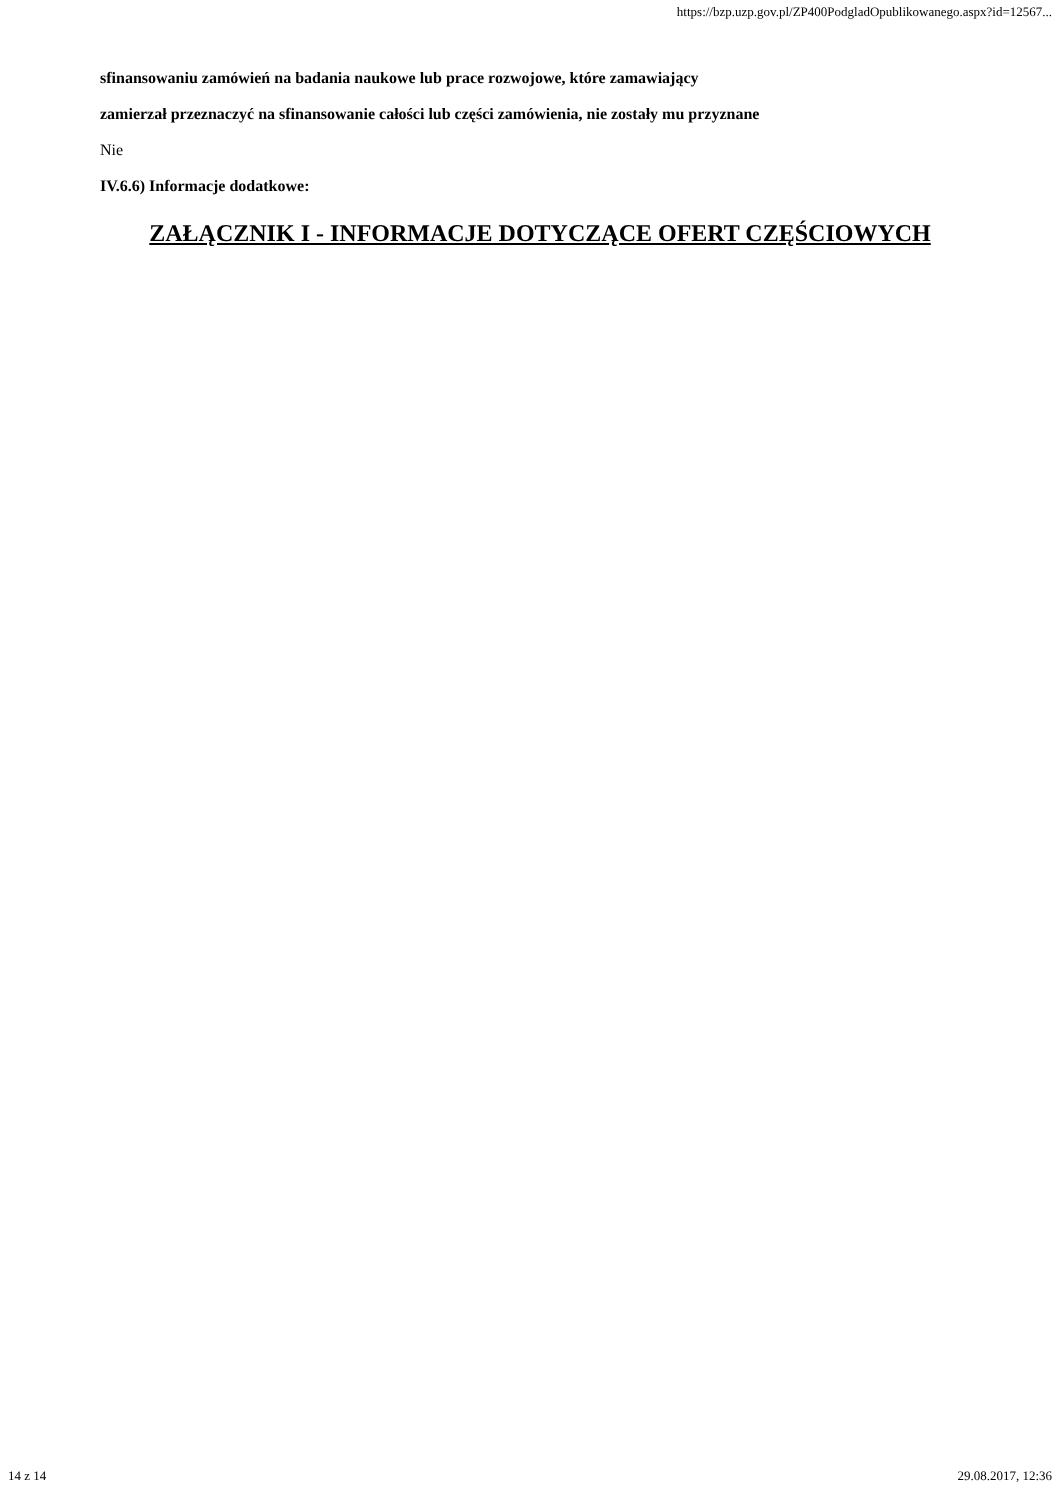https://bzp.uzp.gov.pl/ZP400PodgladOpublikowanego.aspx?id=12567...
sfinansowaniu zamówień na badania naukowe lub prace rozwojowe, które zamawiający
zamierzał przeznaczyć na sfinansowanie całości lub części zamówienia, nie zostały mu przyznane
Nie
IV.6.6) Informacje dodatkowe:
ZAŁĄCZNIK I - INFORMACJE DOTYCZĄCE OFERT CZĘŚCIOWYCH
14 z 14 29.08.2017, 12:36